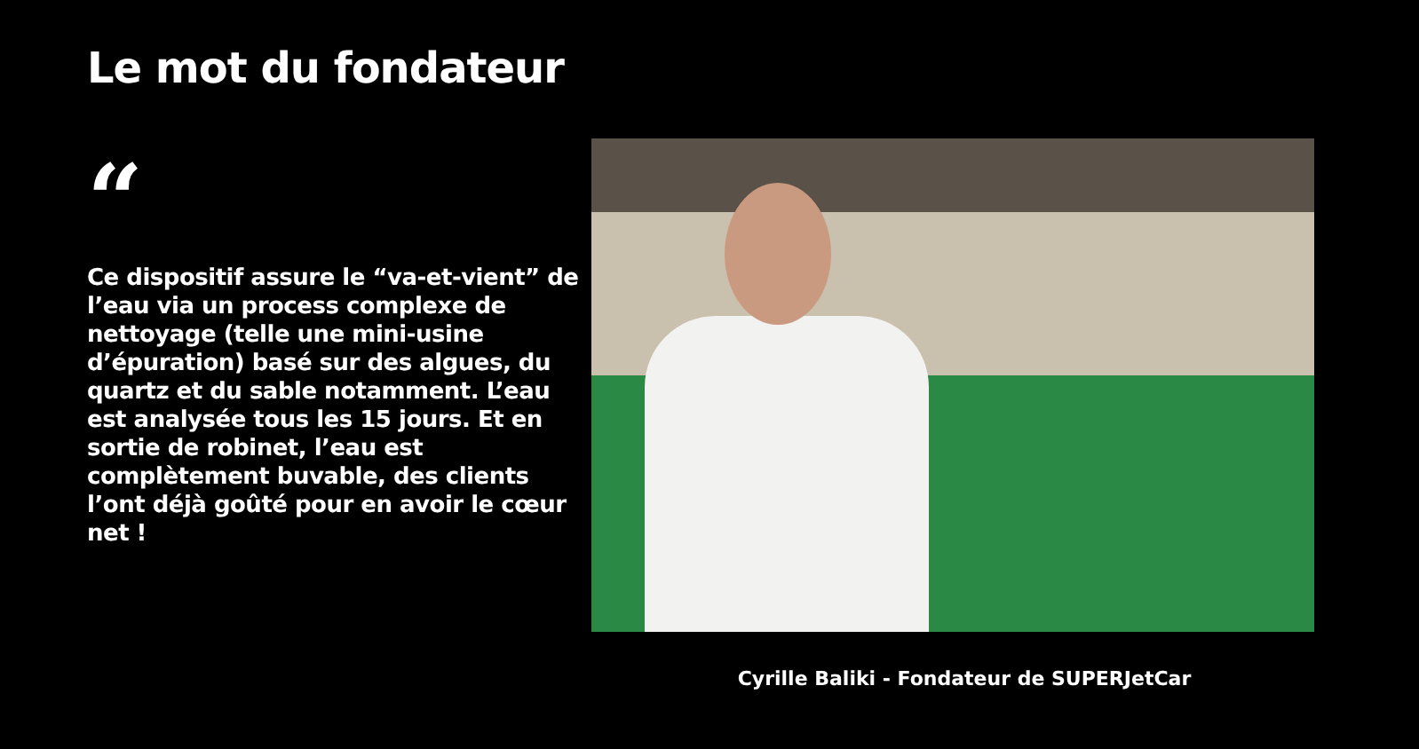Le mot du fondateur
“
Ce dispositif assure le “va-et-vient” de l’eau via un process complexe de nettoyage (telle une mini-usine d’épuration) basé sur des algues, du quartz et du sable notamment. L’eau est analysée tous les 15 jours. Et en sortie de robinet, l’eau est complètement buvable, des clients l’ont déjà goûté pour en avoir le cœur net !
Cyrille Baliki - Fondateur de SUPERJetCar